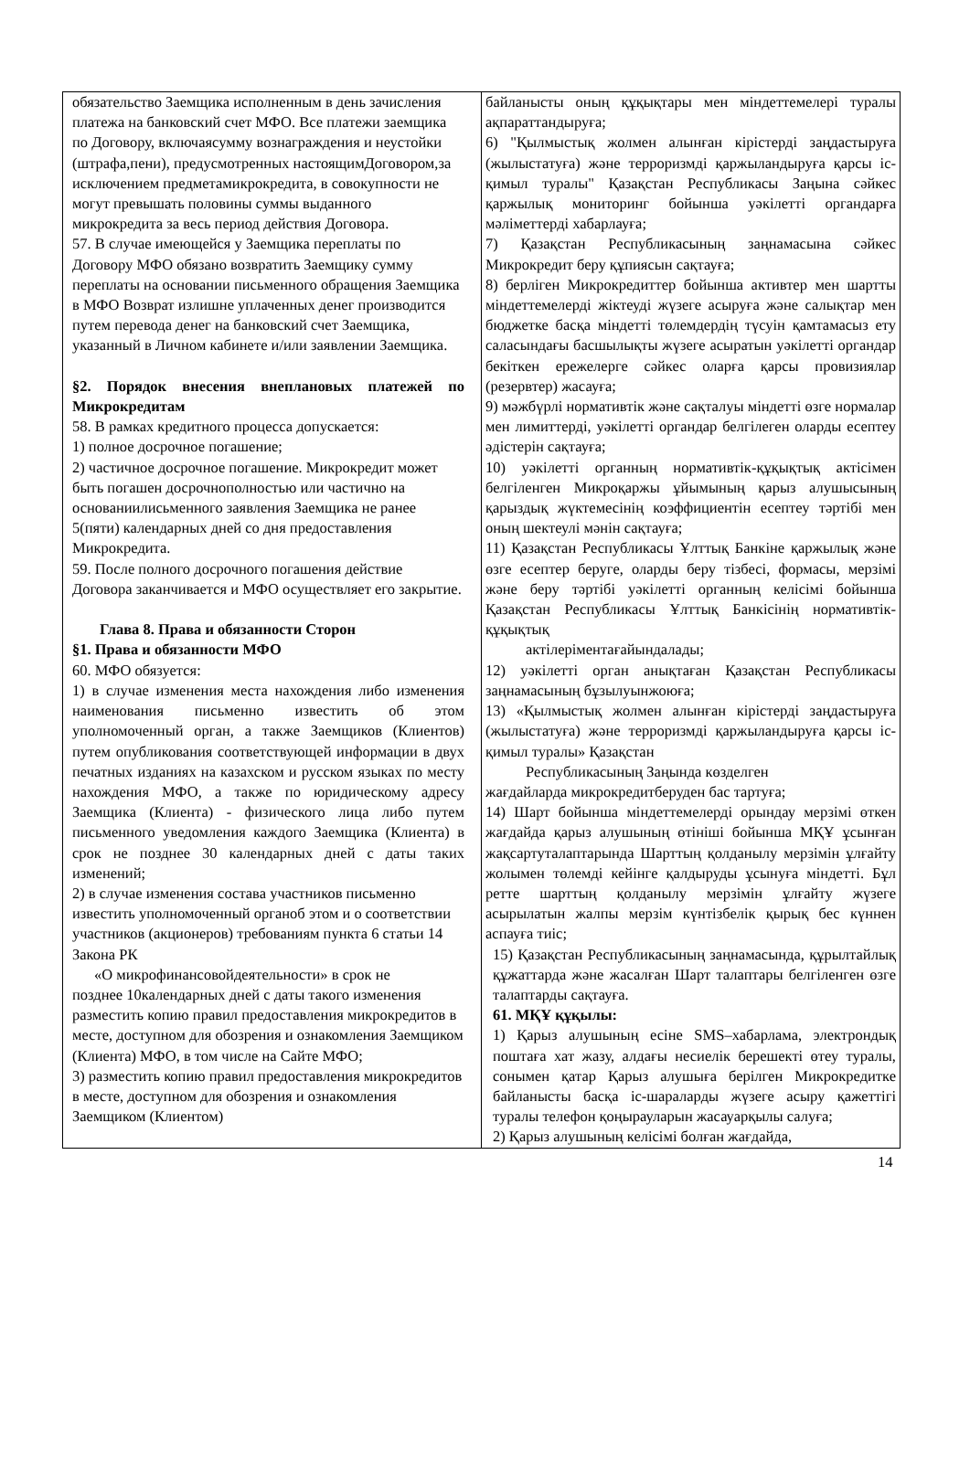| обязательство Заемщика исполненным в день зачисления платежа на банковский счет МФО. Все платежи заемщика по Договору, включаясумму вознаграждения и неустойки (штрафа,пени), предусмотренных настоящимДоговором,за исключением предметамикрокредита, в совокупности не могут превышать половины суммы выданного микрокредита за весь период действия Договора. 57. В случае имеющейся у Заемщика переплаты по Договору МФО обязано возвратить Заемщику сумму переплаты на основании письменного обращения Заемщика в МФО Возврат излишне уплаченных денег производится путем перевода денег на банковский счет Заемщика, указанный в Личном кабинете и/или заявлении Заемщика. §2. Порядок внесения внеплановых платежей по Микрокредитам 58. В рамках кредитного процесса допускается: 1) полное досрочное погашение; 2) частичное досрочное погашение. Микрокредит может быть погашен досрочнополностью или частично на основаниилисьменного заявления Заемщика не ранее 5(пяти) календарных дней со дня предоставления Микрокредита. 59. После полного досрочного погашения действие Договора заканчивается и МФО осуществляет его закрытие. Глава 8. Права и обязанности Сторон §1. Права и обязанности МФО 60. МФО обязуется: 1) в случае изменения места нахождения либо изменения наименования письменно известить об этом уполномоченный орган, а также Заемщиков (Клиентов) путем опубликования соответствующей информации в двух печатных изданиях на казахском и русском языках по месту нахождения МФО, а также по юридическому адресу Заемщика (Клиента) - физического лица либо путем письменного уведомления каждого Заемщика (Клиента) в срок не позднее 30 календарных дней с даты таких изменений; 2) в случае изменения состава участников письменно известить уполномоченный органоб этом и о соответствии участников (акционеров) требованиям пункта 6 статьи 14 Закона РК «О микрофинансовойдеятельности» в срок не позднее 10календарных дней с даты такого изменения разместить копию правил предоставления микрокредитов в месте, доступном для обозрения и ознакомления Заемщиком (Клиента) МФО, в том числе на Сайте МФО; 3) разместить копию правил предоставления микрокредитов в месте, доступном для обозрения и ознакомления Заемщиком (Клиентом) | байланысты оның құқықтары мен міндеттемелері туралы ақпараттандыруға; 6) "Қылмыстық жолмен алынған кірістерді заңдастыруға (жылыстатуға) және терроризмді қаржыландыруға қарсы іс-қимыл туралы" Қазақстан Республикасы Заңына сәйкес қаржылық мониторинг бойынша уәкілетті органдарға мәліметтерді хабарлауға; 7) Қазақстан Республикасының заңнамасына сәйкес Микрокредит беру құпиясын сақтауға; 8) берліген Микрокредиттер бойынша активтер мен шартты міндеттемелерді жіктеуді жүзеге асыруға және салықтар мен бюджетке басқа міндетті төлемдердің түсуін қамтамасыз ету саласындағы басшылықты жүзеге асыратын уәкілетті органдар бекіткен ережелерге сәйкес оларға қарсы провизиялар (резервтер) жасауға; 9) мәжбүрлі нормативтік және сақталуы міндетті өзге нормалар мен лимиттерді, уәкілетті органдар белгілеген оларды есептеу әдістерін сақтауға; 10) уәкілетті органның нормативтік-құқықтық актісімен белгіленген Микроқаржы ұйымының қарыз алушысының қарыздық жүктемесінің коэффициентін есептеу тәртібі мен оның шектеулі мәнін сақтауға; 11) Қазақстан Республикасы Ұлттық Банкіне қаржылық және өзге есептер беруге, оларды беру тізбесі, формасы, мерзімі және беру тәртібі уәкілетті органның келісімі бойынша Қазақстан Республикасы Ұлттық Банкісінің нормативтік-құқықтық актілеріментағайындалады; 12) уәкілетті орган анықтаған Қазақстан Республикасы заңнамасының бұзылуынжоюға; 13) «Қылмыстық жолмен алынған кірістерді заңдастыруға (жылыстатуға) және терроризмді қаржыландыруға қарсы іс-қимыл туралы» Қазақстан Республикасының Заңында көзделген жағдайларда микрокредитберуден бас тартуға; 14) Шарт бойынша міндеттемелерді орындау мерзімі өткен жағдайда қарыз алушының өтініші бойынша МҚҰ ұсынған жақсартуталаптарында Шарттың қолданылу мерзімін ұлғайту жолымен төлемді кейінге қалдыруды ұсынуға міндетті. Бұл ретте шарттың қолданылу мерзімін ұлғайту жүзеге асырылатын жалпы мерзім күнтізбелік қырық бес күннен аспауға тиіс; 15) Қазақстан Республикасының заңнамасында, құрылтайлық құжаттарда және жасалған Шарт талаптары белгіленген өзге талаптарды сақтауға. 61. МҚҰ құқылы: 1) Қарыз алушының есіне SMS–хабарлама, электрондық поштаға хат жазу, алдағы несиелік берешекті өтеу туралы, сонымен қатар Қарыз алушыға берілген Микрокредитке байланысты басқа іс-шараларды жүзеге асыру қажеттігі туралы телефон қоңырауларын жасауарқылы салуға; 2) Қарыз алушының келісімі болған жағдайда, |
14